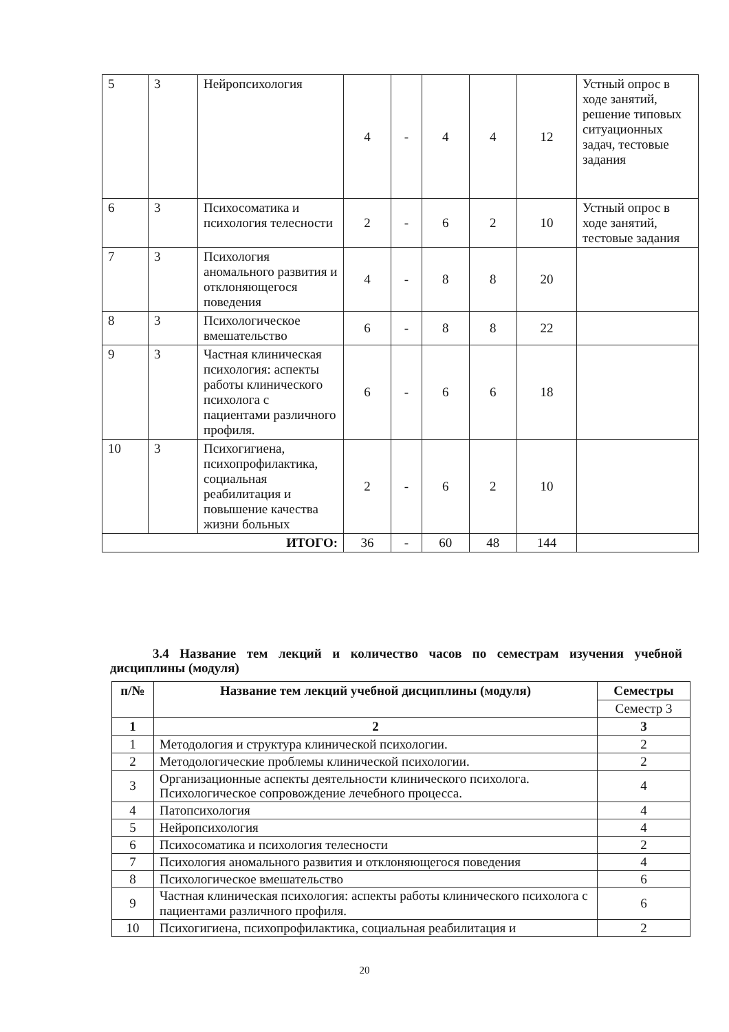| 5 | 3 | Нейропсихология | 4 | - | 4 | 4 | 12 | Устный опрос в ходе занятий, решение типовых ситуационных задач, тестовые задания |
| 6 | 3 | Психосоматика и психология телесности | 2 | - | 6 | 2 | 10 | Устный опрос в ходе занятий, тестовые задания |
| 7 | 3 | Психология аномального развития и отклоняющегося поведения | 4 | - | 8 | 8 | 20 | |
| 8 | 3 | Психологическое вмешательство | 6 | - | 8 | 8 | 22 | |
| 9 | 3 | Частная клиническая психология: аспекты работы клинического психолога с пациентами различного профиля. | 6 | - | 6 | 6 | 18 | |
| 10 | 3 | Психогигиена, психопрофилактика, социальная реабилитация и повышение качества жизни больных | 2 | - | 6 | 2 | 10 | |
| ИТОГО: | | | 36 | - | 60 | 48 | 144 | |
3.4 Название тем лекций и количество часов по семестрам изучения учебной дисциплины (модуля)
| п/№ | Название тем лекций учебной дисциплины (модуля) | Семестры |
| --- | --- | --- |
| | | Семестр 3 |
| 1 | 2 | 3 |
| 1 | Методология и структура клинической психологии. | 2 |
| 2 | Методологические проблемы клинической психологии. | 2 |
| 3 | Организационные аспекты деятельности клинического психолога. Психологическое сопровождение лечебного процесса. | 4 |
| 4 | Патопсихология | 4 |
| 5 | Нейропсихология | 4 |
| 6 | Психосоматика и психология телесности | 2 |
| 7 | Психология аномального развития и отклоняющегося поведения | 4 |
| 8 | Психологическое вмешательство | 6 |
| 9 | Частная клиническая психология: аспекты работы клинического психолога с пациентами различного профиля. | 6 |
| 10 | Психогигиена, психопрофилактика, социальная реабилитация и | 2 |
20